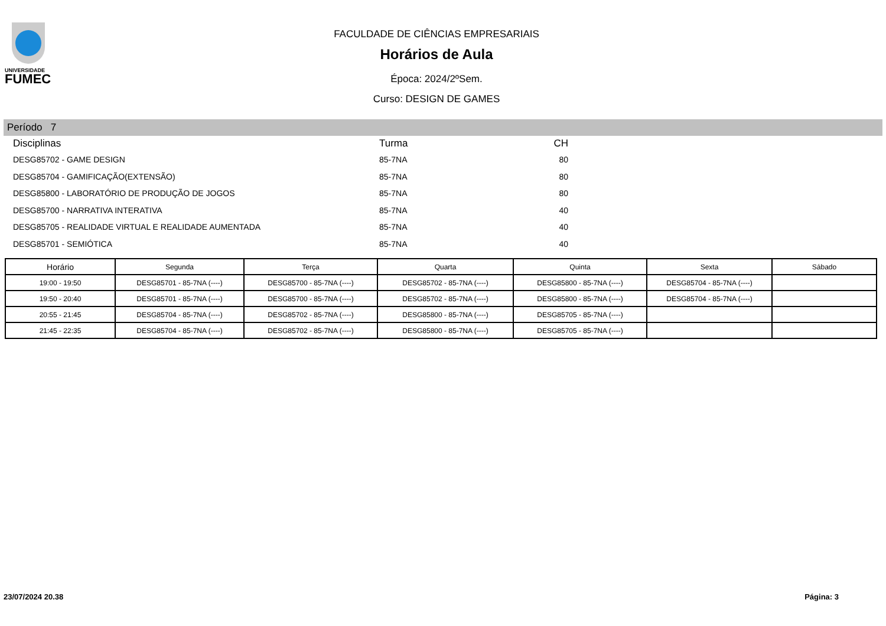UNIVERSIDADE
FUMEC
FACULDADE DE CIÊNCIAS EMPRESARIAIS
Horários de Aula
Época: 2024/2ºSem.
Curso: DESIGN DE GAMES
Período 7
| Disciplinas | Turma | CH |
| --- | --- | --- |
| DESG85702 - GAME DESIGN | 85-7NA | 80 |
| DESG85704 - GAMIFICAÇÃO(EXTENSÃO) | 85-7NA | 80 |
| DESG85800 - LABORATÓRIO DE PRODUÇÃO DE JOGOS | 85-7NA | 80 |
| DESG85700 - NARRATIVA INTERATIVA | 85-7NA | 40 |
| DESG85705 - REALIDADE VIRTUAL E REALIDADE AUMENTADA | 85-7NA | 40 |
| DESG85701 - SEMIÓTICA | 85-7NA | 40 |
| Horário | Segunda | Terça | Quarta | Quinta | Sexta | Sábado |
| --- | --- | --- | --- | --- | --- | --- |
| 19:00 - 19:50 | DESG85701 - 85-7NA (----) | DESG85700 - 85-7NA (----) | DESG85702 - 85-7NA (----) | DESG85800 - 85-7NA (----) | DESG85704 - 85-7NA (----) | |
| 19:50 - 20:40 | DESG85701 - 85-7NA (----) | DESG85700 - 85-7NA (----) | DESG85702 - 85-7NA (----) | DESG85800 - 85-7NA (----) | DESG85704 - 85-7NA (----) | |
| 20:55 - 21:45 | DESG85704 - 85-7NA (----) | DESG85702 - 85-7NA (----) | DESG85800 - 85-7NA (----) | DESG85705 - 85-7NA (----) | | |
| 21:45 - 22:35 | DESG85704 - 85-7NA (----) | DESG85702 - 85-7NA (----) | DESG85800 - 85-7NA (----) | DESG85705 - 85-7NA (----) | | |
23/07/2024 20.38 Página: 3